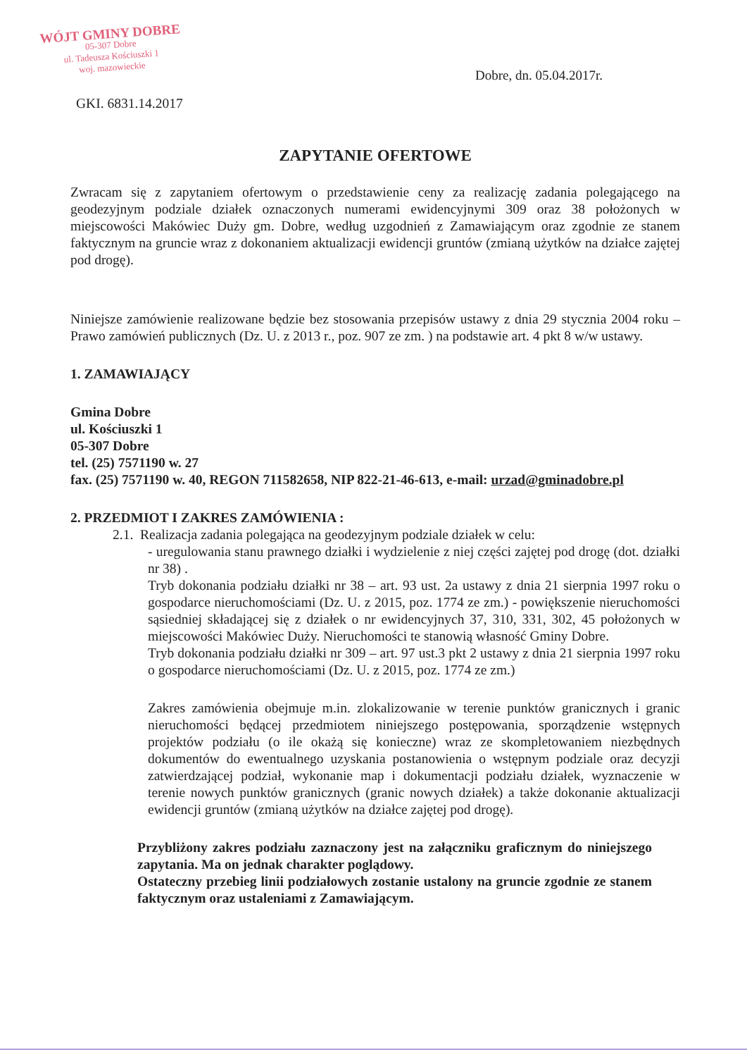WÓJT GMINY DOBRE
05-307 Dobre
ul. Tadeusza Kościuszki 1
woj. mazowieckie
Dobre, dn. 05.04.2017r.
GKI. 6831.14.2017
ZAPYTANIE OFERTOWE
Zwracam się z zapytaniem ofertowym o przedstawienie ceny za realizację zadania polegającego na geodezyjnym podziale działek oznaczonych numerami ewidencyjnymi 309 oraz 38 położonych w miejscowości Makówiec Duży gm. Dobre, według uzgodnień z Zamawiającym oraz zgodnie ze stanem faktycznym na gruncie wraz z dokonaniem aktualizacji ewidencji gruntów (zmianą użytków na działce zajętej pod drogę).
Niniejsze zamówienie realizowane będzie bez stosowania przepisów ustawy z dnia 29 stycznia 2004 roku – Prawo zamówień publicznych (Dz. U. z 2013 r., poz. 907 ze zm. ) na podstawie art. 4 pkt 8 w/w ustawy.
1. ZAMAWIAJĄCY
Gmina Dobre
ul. Kościuszki 1
05-307 Dobre
tel. (25) 7571190 w. 27
fax. (25) 7571190 w. 40, REGON 711582658, NIP 822-21-46-613, e-mail: urzad@gminadobre.pl
2. PRZEDMIOT I ZAKRES ZAMÓWIENIA :
2.1. Realizacja zadania polegająca na geodezyjnym podziale działek w celu:
- uregulowania stanu prawnego działki i wydzielenie z niej części zajętej pod drogę (dot. działki nr 38) .
Tryb dokonania podziału działki nr 38 – art. 93 ust. 2a ustawy z dnia 21 sierpnia 1997 roku o gospodarce nieruchomościami (Dz. U. z 2015, poz. 1774 ze zm.) - powiększenie nieruchomości sąsiedniej składającej się z działek o nr ewidencyjnych 37, 310, 331, 302, 45 położonych w miejscowości Makówiec Duży. Nieruchomości te stanowią własność Gminy Dobre.
Tryb dokonania podziału działki nr 309 – art. 97 ust.3 pkt 2 ustawy z dnia 21 sierpnia 1997 roku o gospodarce nieruchomościami (Dz. U. z 2015, poz. 1774 ze zm.)
Zakres zamówienia obejmuje m.in. zlokalizowanie w terenie punktów granicznych i granic nieruchomości będącej przedmiotem niniejszego postępowania, sporządzenie wstępnych projektów podziału (o ile okażą się konieczne) wraz ze skompletowaniem niezbędnych dokumentów do ewentualnego uzyskania postanowienia o wstępnym podziale oraz decyzji zatwierdzającej podział, wykonanie map i dokumentacji podziału działek, wyznaczenie w terenie nowych punktów granicznych (granic nowych działek) a także dokonanie aktualizacji ewidencji gruntów (zmianą użytków na działce zajętej pod drogę).
Przybliżony zakres podziału zaznaczony jest na załączniku graficznym do niniejszego zapytania. Ma on jednak charakter poglądowy.
Ostateczny przebieg linii podziałowych zostanie ustalony na gruncie zgodnie ze stanem faktycznym oraz ustaleniami z Zamawiającym.